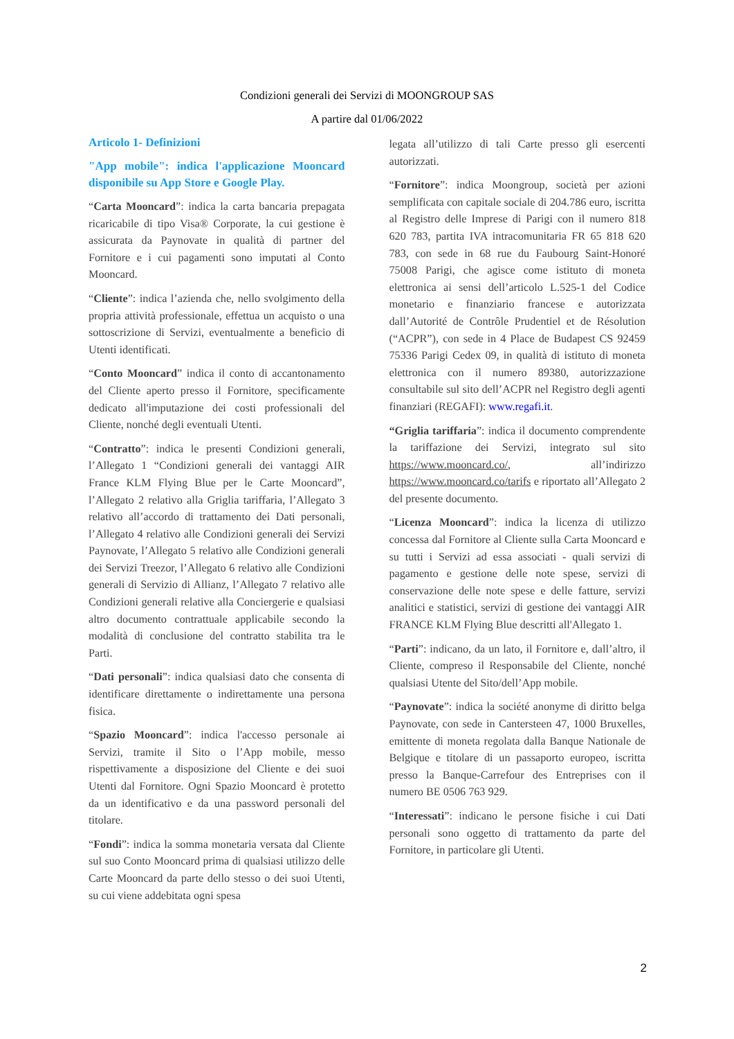Condizioni generali dei Servizi di MOONGROUP SAS
A partire dal 01/06/2022
Articolo 1- Definizioni
"App mobile": indica l'applicazione Mooncard disponibile su App Store e Google Play.
“Carta Mooncard”: indica la carta bancaria prepagata ricaricabile di tipo Visa® Corporate, la cui gestione è assicurata da Paynovate in qualità di partner del Fornitore e i cui pagamenti sono imputati al Conto Mooncard.
“Cliente”: indica l’azienda che, nello svolgimento della propria attività professionale, effettua un acquisto o una sottoscrizione di Servizi, eventualmente a beneficio di Utenti identificati.
“Conto Mooncard” indica il conto di accantonamento del Cliente aperto presso il Fornitore, specificamente dedicato all'imputazione dei costi professionali del Cliente, nonché degli eventuali Utenti.
“Contratto”: indica le presenti Condizioni generali, l’Allegato 1 “Condizioni generali dei vantaggi AIR France KLM Flying Blue per le Carte Mooncard”, l’Allegato 2 relativo alla Griglia tariffaria, l’Allegato 3 relativo all’accordo di trattamento dei Dati personali, l’Allegato 4 relativo alle Condizioni generali dei Servizi Paynovate, l’Allegato 5 relativo alle Condizioni generali dei Servizi Treezor, l’Allegato 6 relativo alle Condizioni generali di Servizio di Allianz, l’Allegato 7 relativo alle Condizioni generali relative alla Conciergerie e qualsiasi altro documento contrattuale applicabile secondo la modalità di conclusione del contratto stabilita tra le Parti.
“Dati personali”: indica qualsiasi dato che consenta di identificare direttamente o indirettamente una persona fisica.
“Spazio Mooncard”: indica l'accesso personale ai Servizi, tramite il Sito o l’App mobile, messo rispettivamente a disposizione del Cliente e dei suoi Utenti dal Fornitore. Ogni Spazio Mooncard è protetto da un identificativo e da una password personali del titolare.
“Fondi”: indica la somma monetaria versata dal Cliente sul suo Conto Mooncard prima di qualsiasi utilizzo delle Carte Mooncard da parte dello stesso o dei suoi Utenti, su cui viene addebitata ogni spesa
legata all’utilizzo di tali Carte presso gli esercenti autorizzati.
“Fornitore”: indica Moongroup, società per azioni semplificata con capitale sociale di 204.786 euro, iscritta al Registro delle Imprese di Parigi con il numero 818 620 783, partita IVA intracomunitaria FR 65 818 620 783, con sede in 68 rue du Faubourg Saint-Honoré 75008 Parigi, che agisce come istituto di moneta elettronica ai sensi dell’articolo L.525-1 del Codice monetario e finanziario francese e autorizzata dall’Autorité de Contrôle Prudentiel et de Résolution (“ACPR”), con sede in 4 Place de Budapest CS 92459 75336 Parigi Cedex 09, in qualità di istituto di moneta elettronica con il numero 89380, autorizzazione consultabile sul sito dell’ACPR nel Registro degli agenti finanziari (REGAFI): www.regafi.it.
“Griglia tariffaria”: indica il documento comprendente la tariffazione dei Servizi, integrato sul sito https://www.mooncard.co/, all’indirizzo https://www.mooncard.co/tarifs e riportato all’Allegato 2 del presente documento.
“Licenza Mooncard”: indica la licenza di utilizzo concessa dal Fornitore al Cliente sulla Carta Mooncard e su tutti i Servizi ad essa associati - quali servizi di pagamento e gestione delle note spese, servizi di conservazione delle note spese e delle fatture, servizi analitici e statistici, servizi di gestione dei vantaggi AIR FRANCE KLM Flying Blue descritti all'Allegato 1.
“Parti”: indicano, da un lato, il Fornitore e, dall’altro, il Cliente, compreso il Responsabile del Cliente, nonché qualsiasi Utente del Sito/dell’App mobile.
“Paynovate”: indica la société anonyme di diritto belga Paynovate, con sede in Cantersteen 47, 1000 Bruxelles, emittente di moneta regolata dalla Banque Nationale de Belgique e titolare di un passaporto europeo, iscritta presso la Banque-Carrefour des Entreprises con il numero BE 0506 763 929.
“Interessati”: indicano le persone fisiche i cui Dati personali sono oggetto di trattamento da parte del Fornitore, in particolare gli Utenti.
2